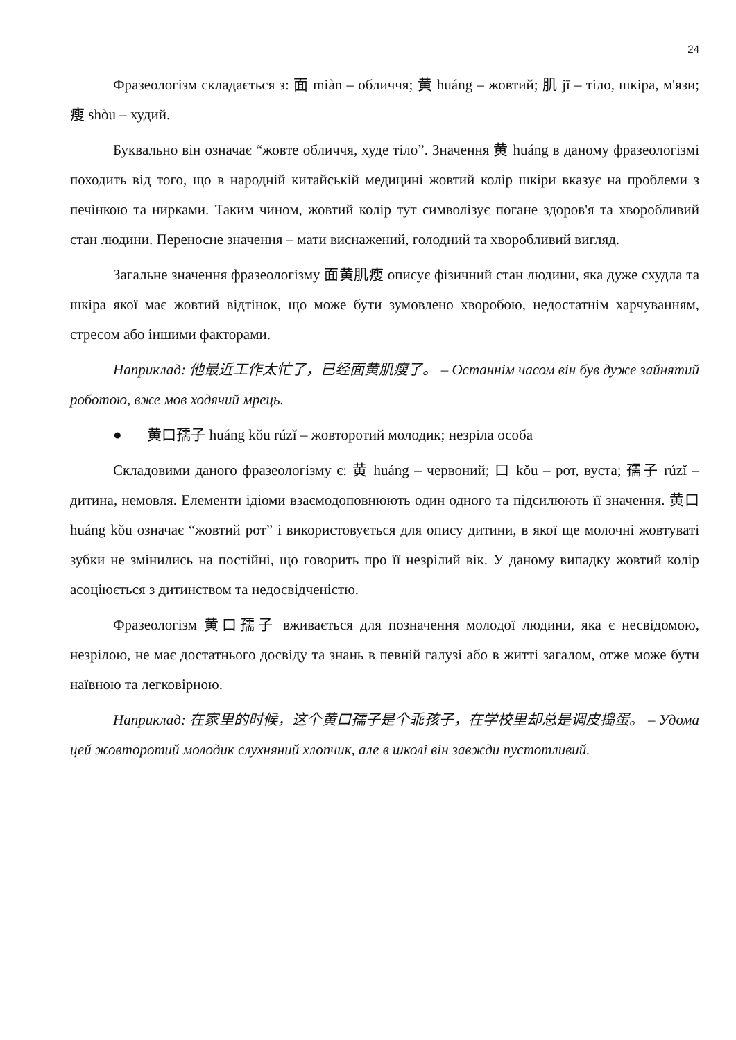24
Фразеологізм складається з: 面 miàn – обличчя; 黄 huáng – жовтий; 肌 jī – тіло, шкіра, м'язи; 瘦 shòu – худий.
Буквально він означає “жовте обличчя, худе тіло”. Значення 黄 huáng в даному фразеологізмі походить від того, що в народній китайській медицині жовтий колір шкіри вказує на проблеми з печінкою та нирками. Таким чином, жовтий колір тут символізує погане здоров'я та хворобливий стан людини. Переносне значення – мати виснажений, голодний та хворобливий вигляд.
Загальне значення фразеологізму 面黄肌瘦 описує фізичний стан людини, яка дуже схудла та шкіра якої має жовтий відтінок, що може бути зумовлено хворобою, недостатнім харчуванням, стресом або іншими факторами.
Наприклад: 他最近工作太忙了，已经面黄肌瘦了。 – Останнім часом він був дуже зайнятий роботою, вже мов ходячий мрець.
● 黄口孺子 huáng kǒu rúzǐ – жовторотий молодик; незріла особа
Складовими даного фразеологізму є: 黄 huáng – червоний; 口 kǒu – рот, вуста; 孺子 rúzǐ – дитина, немовля. Елементи ідіоми взаємодоповнюють один одного та підсилюють її значення. 黄口 huáng kǒu означає “жовтий рот” і використовується для опису дитини, в якої ще молочні жовтуваті зубки не змінились на постійні, що говорить про її незрілий вік. У даному випадку жовтий колір асоціюється з дитинством та недосвідченістю.
Фразеологізм 黄口孺子 вживається для позначення молодої людини, яка є несвідомою, незрілою, не має достатнього досвіду та знань в певній галузі або в житті загалом, отже може бути наївною та легковірною.
Наприклад: 在家里的时候，这个黄口孺子是个乖孩子，在学校里却总是调皮捣蛋。 – Удома цей жовторотий молодик слухняний хлопчик, але в школі він завжди пустотливий.